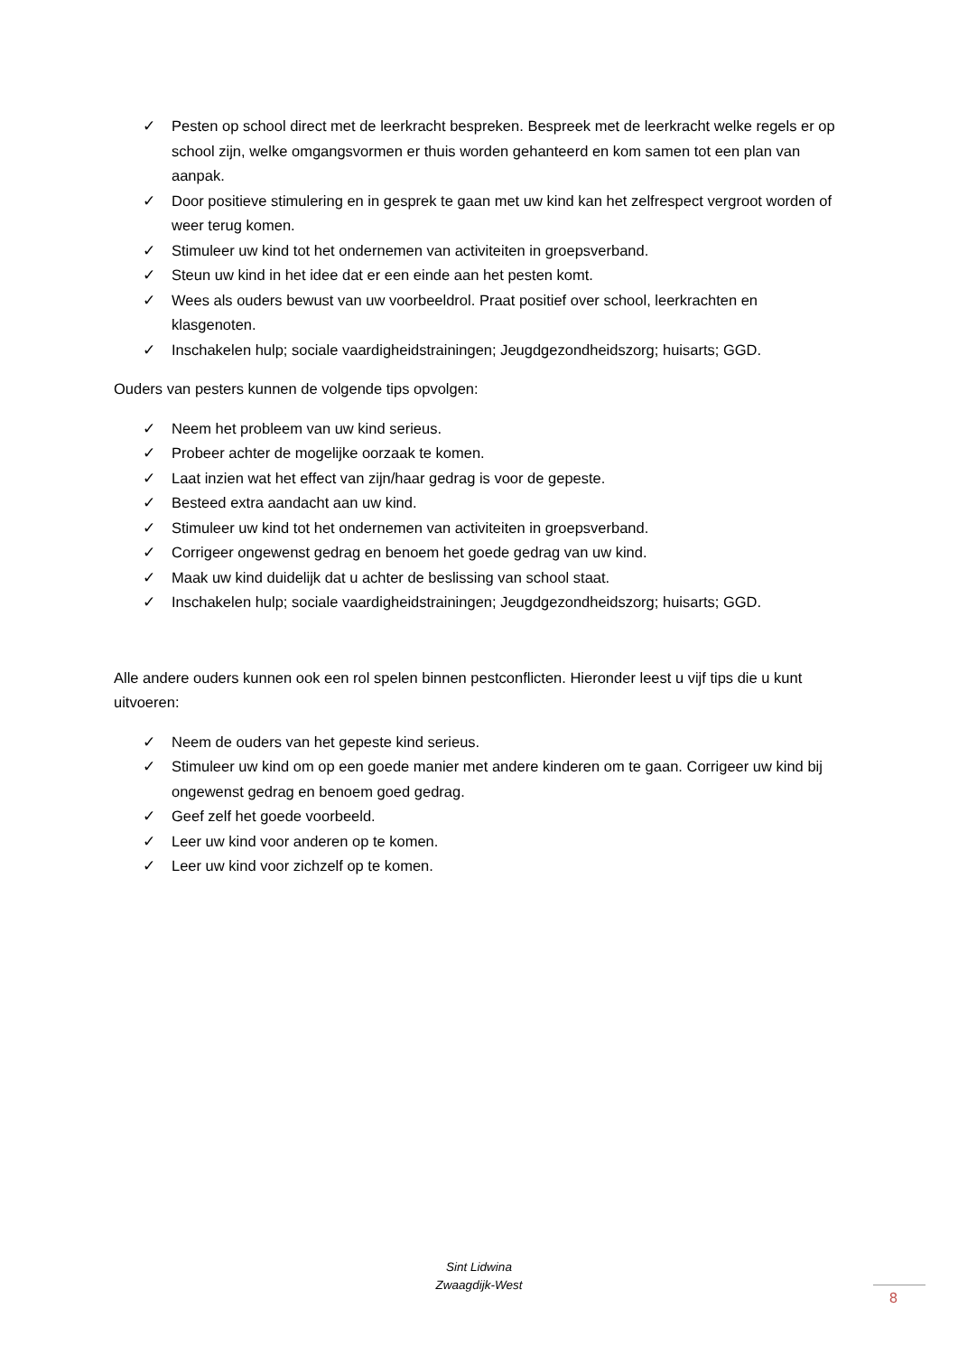✓ Pesten op school direct met de leerkracht bespreken. Bespreek met de leerkracht welke regels er op school zijn, welke omgangsvormen er thuis worden gehanteerd en kom samen tot een plan van aanpak.
✓ Door positieve stimulering en in gesprek te gaan met uw kind kan het zelfrespect vergroot worden of weer terug komen.
✓ Stimuleer uw kind tot het ondernemen van activiteiten in groepsverband.
✓ Steun uw kind in het idee dat er een einde aan het pesten komt.
✓ Wees als ouders bewust van uw voorbeeldrol. Praat positief over school, leerkrachten en klasgenoten.
✓ Inschakelen hulp; sociale vaardigheidstrainingen; Jeugdgezondheidszorg; huisarts; GGD.
Ouders van pesters kunnen de volgende tips opvolgen:
✓ Neem het probleem van uw kind serieus.
✓ Probeer achter de mogelijke oorzaak te komen.
✓ Laat inzien wat het effect van zijn/haar gedrag is voor de gepeste.
✓ Besteed extra aandacht aan uw kind.
✓ Stimuleer uw kind tot het ondernemen van activiteiten in groepsverband.
✓ Corrigeer ongewenst gedrag en benoem het goede gedrag van uw kind.
✓ Maak uw kind duidelijk dat u achter de beslissing van school staat.
✓ Inschakelen hulp; sociale vaardigheidstrainingen; Jeugdgezondheidszorg; huisarts; GGD.
Alle andere ouders kunnen ook een rol spelen binnen pestconflicten. Hieronder leest u vijf tips die u kunt uitvoeren:
✓ Neem de ouders van het gepeste kind serieus.
✓ Stimuleer uw kind om op een goede manier met andere kinderen om te gaan. Corrigeer uw kind bij ongewenst gedrag en benoem goed gedrag.
✓ Geef zelf het goede voorbeeld.
✓ Leer uw kind voor anderen op te komen.
✓ Leer uw kind voor zichzelf op te komen.
Sint Lidwina
Zwaagdijk-West
8